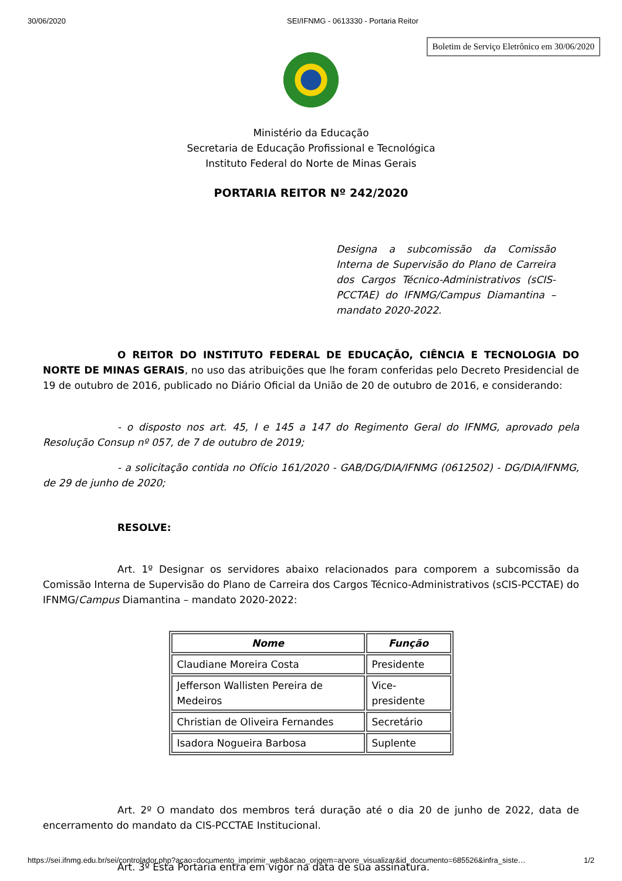30/06/2020 SEI/IFNMG - 0613330 - Portaria Reitor
Boletim de Serviço Eletrônico em 30/06/2020
Ministério da Educação
Secretaria de Educação Profissional e Tecnológica
Instituto Federal do Norte de Minas Gerais
PORTARIA REITOR Nº 242/2020
Designa a subcomissão da Comissão Interna de Supervisão do Plano de Carreira dos Cargos Técnico-Administrativos (sCIS-PCCTAE) do IFNMG/Campus Diamantina – mandato 2020-2022.
O REITOR DO INSTITUTO FEDERAL DE EDUCAÇÃO, CIÊNCIA E TECNOLOGIA DO NORTE DE MINAS GERAIS, no uso das atribuições que lhe foram conferidas pelo Decreto Presidencial de 19 de outubro de 2016, publicado no Diário Oficial da União de 20 de outubro de 2016, e considerando:
- o disposto nos art. 45, I e 145 a 147 do Regimento Geral do IFNMG, aprovado pela Resolução Consup nº 057, de 7 de outubro de 2019;
- a solicitação contida no Ofício 161/2020 - GAB/DG/DIA/IFNMG (0612502) - DG/DIA/IFNMG, de 29 de junho de 2020;
RESOLVE:
Art. 1º Designar os servidores abaixo relacionados para comporem a subcomissão da Comissão Interna de Supervisão do Plano de Carreira dos Cargos Técnico-Administrativos (sCIS-PCCTAE) do IFNMG/Campus Diamantina – mandato 2020-2022:
| Nome | Função |
| --- | --- |
| Claudiane Moreira Costa | Presidente |
| Jefferson Wallisten Pereira de Medeiros | Vice-presidente |
| Christian de Oliveira Fernandes | Secretário |
| Isadora Nogueira Barbosa | Suplente |
Art. 2º O mandato dos membros terá duração até o dia 20 de junho de 2022, data de encerramento do mandato da CIS-PCCTAE Institucional.
Art. 3º Esta Portaria entra em vigor na data de sua assinatura.
https://sei.ifnmg.edu.br/sei/controlador.php?acao=documento_imprimir_web&acao_origem=arvore_visualizar&id_documento=685526&infra_siste… 1/2